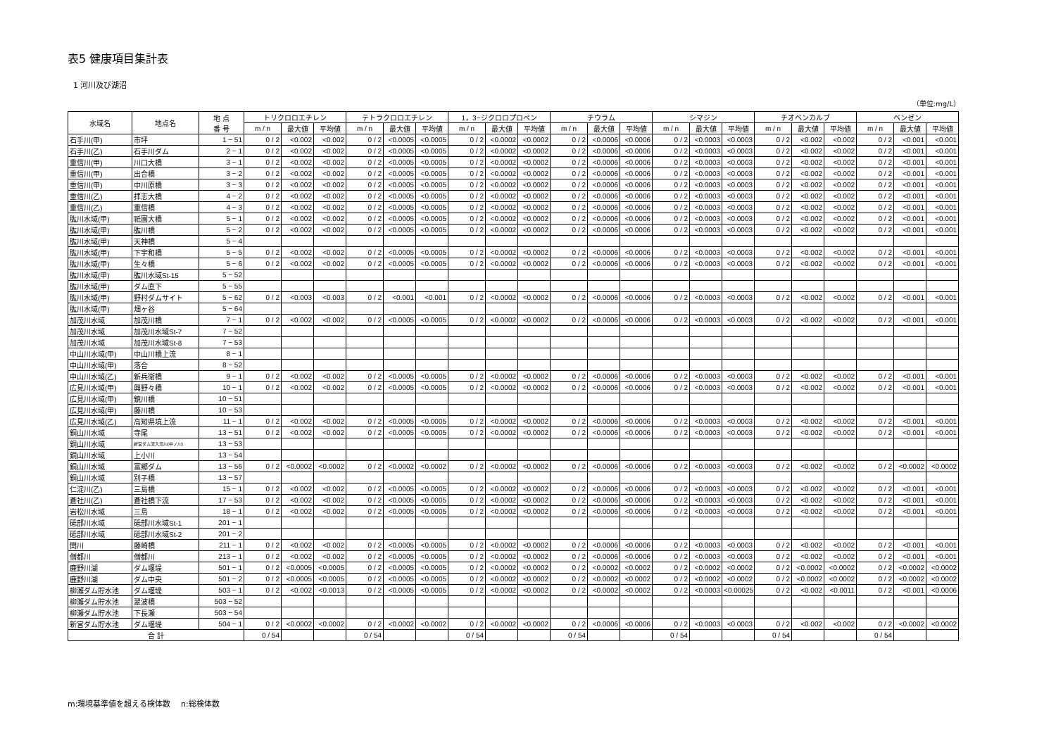表5 健康項目集計表
1 河川及び湖沼
（単位:mg/L）
| 水域名 | 地点名 | 地 点 番 号 | トリクロロエチレン | | | テトラクロロエチレン | | | 1，3−ジクロロプロペン | | | チウラム | | | シマジン | | | チオベンカルブ | | | ベンゼン | | |
| --- | --- | --- | --- | --- | --- | --- | --- | --- | --- | --- | --- | --- | --- | --- | --- | --- | --- | --- | --- | --- | --- | --- | --- |
| | | | m / n | 最大値 | 平均値 | m / n | 最大値 | 平均値 | m / n | 最大値 | 平均値 | m / n | 最大値 | 平均値 | m / n | 最大値 | 平均値 | m / n | 最大値 | 平均値 | m / n | 最大値 | 平均値 |
| 石手川(甲) | 市坪 | 1 − 51 | 0 / 2 | <0.002 | <0.002 | 0 / 2 | <0.0005 | <0.0005 | 0 / 2 | <0.0002 | <0.0002 | 0 / 2 | <0.0006 | <0.0006 | 0 / 2 | <0.0003 | <0.0003 | 0 / 2 | <0.002 | <0.002 | 0 / 2 | <0.001 | <0.001 |
| 石手川(乙) | 石手川ダム | 2 − 1 | 0 / 2 | <0.002 | <0.002 | 0 / 2 | <0.0005 | <0.0005 | 0 / 2 | <0.0002 | <0.0002 | 0 / 2 | <0.0006 | <0.0006 | 0 / 2 | <0.0003 | <0.0003 | 0 / 2 | <0.002 | <0.002 | 0 / 2 | <0.001 | <0.001 |
| 重信川(甲) | 川口大橋 | 3 − 1 | 0 / 2 | <0.002 | <0.002 | 0 / 2 | <0.0005 | <0.0005 | 0 / 2 | <0.0002 | <0.0002 | 0 / 2 | <0.0006 | <0.0006 | 0 / 2 | <0.0003 | <0.0003 | 0 / 2 | <0.002 | <0.002 | 0 / 2 | <0.001 | <0.001 |
| 重信川(甲) | 出合橋 | 3 − 2 | 0 / 2 | <0.002 | <0.002 | 0 / 2 | <0.0005 | <0.0005 | 0 / 2 | <0.0002 | <0.0002 | 0 / 2 | <0.0006 | <0.0006 | 0 / 2 | <0.0003 | <0.0003 | 0 / 2 | <0.002 | <0.002 | 0 / 2 | <0.001 | <0.001 |
| 重信川(甲) | 中川原橋 | 3 − 3 | 0 / 2 | <0.002 | <0.002 | 0 / 2 | <0.0005 | <0.0005 | 0 / 2 | <0.0002 | <0.0002 | 0 / 2 | <0.0006 | <0.0006 | 0 / 2 | <0.0003 | <0.0003 | 0 / 2 | <0.002 | <0.002 | 0 / 2 | <0.001 | <0.001 |
| 重信川(乙) | 拝志大橋 | 4 − 2 | 0 / 2 | <0.002 | <0.002 | 0 / 2 | <0.0005 | <0.0005 | 0 / 2 | <0.0002 | <0.0002 | 0 / 2 | <0.0006 | <0.0006 | 0 / 2 | <0.0003 | <0.0003 | 0 / 2 | <0.002 | <0.002 | 0 / 2 | <0.001 | <0.001 |
| 重信川(乙) | 重信橋 | 4 − 3 | 0 / 2 | <0.002 | <0.002 | 0 / 2 | <0.0005 | <0.0005 | 0 / 2 | <0.0002 | <0.0002 | 0 / 2 | <0.0006 | <0.0006 | 0 / 2 | <0.0003 | <0.0003 | 0 / 2 | <0.002 | <0.002 | 0 / 2 | <0.001 | <0.001 |
| 肱川水域(甲) | 祇園大橋 | 5 − 1 | 0 / 2 | <0.002 | <0.002 | 0 / 2 | <0.0005 | <0.0005 | 0 / 2 | <0.0002 | <0.0002 | 0 / 2 | <0.0006 | <0.0006 | 0 / 2 | <0.0003 | <0.0003 | 0 / 2 | <0.002 | <0.002 | 0 / 2 | <0.001 | <0.001 |
| 肱川水域(甲) | 肱川橋 | 5 − 2 | 0 / 2 | <0.002 | <0.002 | 0 / 2 | <0.0005 | <0.0005 | 0 / 2 | <0.0002 | <0.0002 | 0 / 2 | <0.0006 | <0.0006 | 0 / 2 | <0.0003 | <0.0003 | 0 / 2 | <0.002 | <0.002 | 0 / 2 | <0.001 | <0.001 |
| 肱川水域(甲) | 天神橋 | 5 − 4 | | | | | | | | | | | | | | | | | | | | | |
| 肱川水域(甲) | 下宇和橋 | 5 − 5 | 0 / 2 | <0.002 | <0.002 | 0 / 2 | <0.0005 | <0.0005 | 0 / 2 | <0.0002 | <0.0002 | 0 / 2 | <0.0006 | <0.0006 | 0 / 2 | <0.0003 | <0.0003 | 0 / 2 | <0.002 | <0.002 | 0 / 2 | <0.001 | <0.001 |
| 肱川水域(甲) | 生々橋 | 5 − 6 | 0 / 2 | <0.002 | <0.002 | 0 / 2 | <0.0005 | <0.0005 | 0 / 2 | <0.0002 | <0.0002 | 0 / 2 | <0.0006 | <0.0006 | 0 / 2 | <0.0003 | <0.0003 | 0 / 2 | <0.002 | <0.002 | 0 / 2 | <0.001 | <0.001 |
| 肱川水域(甲) | 肱川水域St-15 | 5 − 52 | | | | | | | | | | | | | | | | | | | | | |
| 肱川水域(甲) | ダム直下 | 5 − 55 | | | | | | | | | | | | | | | | | | | | | |
| 肱川水域(甲) | 野村ダムサイト | 5 − 62 | 0 / 2 | <0.003 | <0.003 | 0 / 2 | <0.001 | <0.001 | 0 / 2 | <0.0002 | <0.0002 | 0 / 2 | <0.0006 | <0.0006 | 0 / 2 | <0.0003 | <0.0003 | 0 / 2 | <0.002 | <0.002 | 0 / 2 | <0.001 | <0.001 |
| 肱川水域(甲) | 畑ヶ谷 | 5 − 64 | | | | | | | | | | | | | | | | | | | | | |
| 加茂川水域 | 加茂川橋 | 7 − 1 | 0 / 2 | <0.002 | <0.002 | 0 / 2 | <0.0005 | <0.0005 | 0 / 2 | <0.0002 | <0.0002 | 0 / 2 | <0.0006 | <0.0006 | 0 / 2 | <0.0003 | <0.0003 | 0 / 2 | <0.002 | <0.002 | 0 / 2 | <0.001 | <0.001 |
| 加茂川水域 | 加茂川水域St-7 | 7 − 52 | | | | | | | | | | | | | | | | | | | | | |
| 加茂川水域 | 加茂川水域St-8 | 7 − 53 | | | | | | | | | | | | | | | | | | | | | |
| 中山川水域(甲) | 中山川橋上流 | 8 − 1 | | | | | | | | | | | | | | | | | | | | | |
| 中山川水域(甲) | 落合 | 8 − 52 | | | | | | | | | | | | | | | | | | | | | |
| 中山川水域(乙) | 新兵衛橋 | 9 − 1 | 0 / 2 | <0.002 | <0.002 | 0 / 2 | <0.0005 | <0.0005 | 0 / 2 | <0.0002 | <0.0002 | 0 / 2 | <0.0006 | <0.0006 | 0 / 2 | <0.0003 | <0.0003 | 0 / 2 | <0.002 | <0.002 | 0 / 2 | <0.001 | <0.001 |
| 広見川水域(甲) | 興野々橋 | 10 − 1 | 0 / 2 | <0.002 | <0.002 | 0 / 2 | <0.0005 | <0.0005 | 0 / 2 | <0.0002 | <0.0002 | 0 / 2 | <0.0006 | <0.0006 | 0 / 2 | <0.0003 | <0.0003 | 0 / 2 | <0.002 | <0.002 | 0 / 2 | <0.001 | <0.001 |
| 広見川水域(甲) | 鏡川橋 | 10 − 51 | | | | | | | | | | | | | | | | | | | | | |
| 広見川水域(甲) | 藤川橋 | 10 − 53 | | | | | | | | | | | | | | | | | | | | | |
| 広見川水域(乙) | 高知県境上流 | 11 − 1 | 0 / 2 | <0.002 | <0.002 | 0 / 2 | <0.0005 | <0.0005 | 0 / 2 | <0.0002 | <0.0002 | 0 / 2 | <0.0006 | <0.0006 | 0 / 2 | <0.0003 | <0.0003 | 0 / 2 | <0.002 | <0.002 | 0 / 2 | <0.001 | <0.001 |
| 銅山川水域 | 寺尾 | 13 − 51 | 0 / 2 | <0.002 | <0.002 | 0 / 2 | <0.0005 | <0.0005 | 0 / 2 | <0.0002 | <0.0002 | 0 / 2 | <0.0006 | <0.0006 | 0 / 2 | <0.0003 | <0.0003 | 0 / 2 | <0.002 | <0.002 | 0 / 2 | <0.001 | <0.001 |
| 銅山川水域 | 新宮ダム流入河川(中ノ川) | 13 − 53 | | | | | | | | | | | | | | | | | | | | | |
| 銅山川水域 | 上小川 | 13 − 54 | | | | | | | | | | | | | | | | | | | | | |
| 銅山川水域 | 富郷ダム | 13 − 56 | 0 / 2 | <0.0002 | <0.0002 | 0 / 2 | <0.0002 | <0.0002 | 0 / 2 | <0.0002 | <0.0002 | 0 / 2 | <0.0006 | <0.0006 | 0 / 2 | <0.0003 | <0.0003 | 0 / 2 | <0.002 | <0.002 | 0 / 2 | <0.0002 | <0.0002 |
| 銅山川水域 | 別子橋 | 13 − 57 | | | | | | | | | | | | | | | | | | | | | |
| 仁淀川(乙) | 三島橋 | 15 − 1 | 0 / 2 | <0.002 | <0.002 | 0 / 2 | <0.0005 | <0.0005 | 0 / 2 | <0.0002 | <0.0002 | 0 / 2 | <0.0006 | <0.0006 | 0 / 2 | <0.0003 | <0.0003 | 0 / 2 | <0.002 | <0.002 | 0 / 2 | <0.001 | <0.001 |
| 蒼社川(乙) | 蒼社橋下流 | 17 − 53 | 0 / 2 | <0.002 | <0.002 | 0 / 2 | <0.0005 | <0.0005 | 0 / 2 | <0.0002 | <0.0002 | 0 / 2 | <0.0006 | <0.0006 | 0 / 2 | <0.0003 | <0.0003 | 0 / 2 | <0.002 | <0.002 | 0 / 2 | <0.001 | <0.001 |
| 岩松川水域 | 三島 | 18 − 1 | 0 / 2 | <0.002 | <0.002 | 0 / 2 | <0.0005 | <0.0005 | 0 / 2 | <0.0002 | <0.0002 | 0 / 2 | <0.0006 | <0.0006 | 0 / 2 | <0.0003 | <0.0003 | 0 / 2 | <0.002 | <0.002 | 0 / 2 | <0.001 | <0.001 |
| 砥部川水域 | 砥部川水域St-1 | 201 − 1 | | | | | | | | | | | | | | | | | | | | | |
| 砥部川水域 | 砥部川水域St-2 | 201 − 2 | | | | | | | | | | | | | | | | | | | | | |
| 関川 | 藤崎橋 | 211 − 1 | 0 / 2 | <0.002 | <0.002 | 0 / 2 | <0.0005 | <0.0005 | 0 / 2 | <0.0002 | <0.0002 | 0 / 2 | <0.0006 | <0.0006 | 0 / 2 | <0.0003 | <0.0003 | 0 / 2 | <0.002 | <0.002 | 0 / 2 | <0.001 | <0.001 |
| 僧都川 | 僧都川 | 213 − 1 | 0 / 2 | <0.002 | <0.002 | 0 / 2 | <0.0005 | <0.0005 | 0 / 2 | <0.0002 | <0.0002 | 0 / 2 | <0.0006 | <0.0006 | 0 / 2 | <0.0003 | <0.0003 | 0 / 2 | <0.002 | <0.002 | 0 / 2 | <0.001 | <0.001 |
| 鹿野川湖 | ダム堰堤 | 501 − 1 | 0 / 2 | <0.0005 | <0.0005 | 0 / 2 | <0.0005 | <0.0005 | 0 / 2 | <0.0002 | <0.0002 | 0 / 2 | <0.0002 | <0.0002 | 0 / 2 | <0.0002 | <0.0002 | 0 / 2 | <0.0002 | <0.0002 | 0 / 2 | <0.0002 | <0.0002 |
| 鹿野川湖 | ダム中央 | 501 − 2 | 0 / 2 | <0.0005 | <0.0005 | 0 / 2 | <0.0005 | <0.0005 | 0 / 2 | <0.0002 | <0.0002 | 0 / 2 | <0.0002 | <0.0002 | 0 / 2 | <0.0002 | <0.0002 | 0 / 2 | <0.0002 | <0.0002 | 0 / 2 | <0.0002 | <0.0002 |
| 柳瀬ダム貯水池 | ダム堰堤 | 503 − 1 | 0 / 2 | <0.002 | <0.0013 | 0 / 2 | <0.0005 | <0.0005 | 0 / 2 | <0.0002 | <0.0002 | 0 / 2 | <0.0002 | <0.0002 | 0 / 2 | <0.0003 | <0.00025 | 0 / 2 | <0.002 | <0.0011 | 0 / 2 | <0.001 | <0.0006 |
| 柳瀬ダム貯水池 | 翠波橋 | 503 − 52 | | | | | | | | | | | | | | | | | | | | | |
| 柳瀬ダム貯水池 | 下長瀬 | 503 − 54 | | | | | | | | | | | | | | | | | | | | | |
| 新宮ダム貯水池 | ダム堰堤 | 504 − 1 | 0 / 2 | <0.0002 | <0.0002 | 0 / 2 | <0.0002 | <0.0002 | 0 / 2 | <0.0002 | <0.0002 | 0 / 2 | <0.0006 | <0.0006 | 0 / 2 | <0.0003 | <0.0003 | 0 / 2 | <0.002 | <0.002 | 0 / 2 | <0.0002 | <0.0002 |
| 合 計 | | | 0 / 54 | | | 0 / 54 | | | 0 / 54 | | | 0 / 54 | | | 0 / 54 | | | 0 / 54 | | | 0 / 54 | | |
m:環境基準値を超える検体数　 n:総検体数